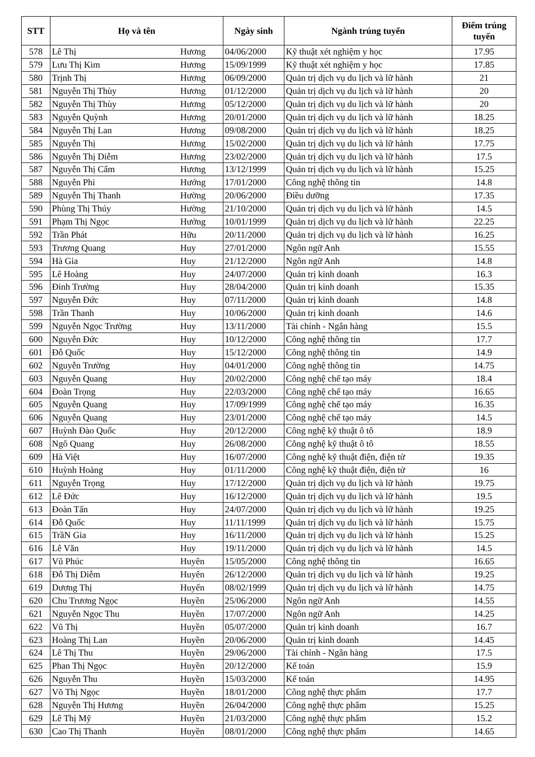| STT | Họ và tên | | Ngày sinh | Ngành trúng tuyển | Điểm trúng tuyển |
| --- | --- | --- | --- | --- | --- |
| 578 | Lê Thị | Hương | 04/06/2000 | Kỹ thuật xét nghiệm y học | 17.95 |
| 579 | Lưu Thị Kim | Hương | 15/09/1999 | Kỹ thuật xét nghiệm y học | 17.85 |
| 580 | Trịnh Thị | Hương | 06/09/2000 | Quản trị dịch vụ du lịch và lữ hành | 21 |
| 581 | Nguyễn Thị Thùy | Hương | 01/12/2000 | Quản trị dịch vụ du lịch và lữ hành | 20 |
| 582 | Nguyễn Thị Thùy | Hương | 05/12/2000 | Quản trị dịch vụ du lịch và lữ hành | 20 |
| 583 | Nguyễn Quỳnh | Hương | 20/01/2000 | Quản trị dịch vụ du lịch và lữ hành | 18.25 |
| 584 | Nguyễn Thị Lan | Hương | 09/08/2000 | Quản trị dịch vụ du lịch và lữ hành | 18.25 |
| 585 | Nguyễn Thị | Hương | 15/02/2000 | Quản trị dịch vụ du lịch và lữ hành | 17.75 |
| 586 | Nguyễn Thị Diễm | Hương | 23/02/2000 | Quản trị dịch vụ du lịch và lữ hành | 17.5 |
| 587 | Nguyễn Thị Cẩm | Hương | 13/12/1999 | Quản trị dịch vụ du lịch và lữ hành | 15.25 |
| 588 | Nguyễn Phi | Hướng | 17/01/2000 | Công nghệ thông tin | 14.8 |
| 589 | Nguyễn Thị Thanh | Hường | 20/06/2000 | Điều dưỡng | 17.35 |
| 590 | Phùng Thị Thúy | Hường | 21/10/2000 | Quản trị dịch vụ du lịch và lữ hành | 14.5 |
| 591 | Phạm Thị Ngọc | Hưởng | 10/01/1999 | Quản trị dịch vụ du lịch và lữ hành | 22.25 |
| 592 | Trần Phát | Hữu | 20/11/2000 | Quản trị dịch vụ du lịch và lữ hành | 16.25 |
| 593 | Trương Quang | Huy | 27/01/2000 | Ngôn ngữ Anh | 15.55 |
| 594 | Hà Gia | Huy | 21/12/2000 | Ngôn ngữ Anh | 14.8 |
| 595 | Lê Hoàng | Huy | 24/07/2000 | Quản trị kinh doanh | 16.3 |
| 596 | Đinh Trường | Huy | 28/04/2000 | Quản trị kinh doanh | 15.35 |
| 597 | Nguyễn Đức | Huy | 07/11/2000 | Quản trị kinh doanh | 14.8 |
| 598 | Trần Thanh | Huy | 10/06/2000 | Quản trị kinh doanh | 14.6 |
| 599 | Nguyễn Ngọc Trường | Huy | 13/11/2000 | Tài chính - Ngân hàng | 15.5 |
| 600 | Nguyễn Đức | Huy | 10/12/2000 | Công nghệ thông tin | 17.7 |
| 601 | Đỗ Quốc | Huy | 15/12/2000 | Công nghệ thông tin | 14.9 |
| 602 | Nguyễn Trường | Huy | 04/01/2000 | Công nghệ thông tin | 14.75 |
| 603 | Nguyễn Quang | Huy | 20/02/2000 | Công nghệ chế tạo máy | 18.4 |
| 604 | Đoàn Trọng | Huy | 22/03/2000 | Công nghệ chế tạo máy | 16.65 |
| 605 | Nguyễn Quang | Huy | 17/09/1999 | Công nghệ chế tạo máy | 16.35 |
| 606 | Nguyễn Quang | Huy | 23/01/2000 | Công nghệ chế tạo máy | 14.5 |
| 607 | Huỳnh Đào Quốc | Huy | 20/12/2000 | Công nghệ kỹ thuật ô tô | 18.9 |
| 608 | Ngô Quang | Huy | 26/08/2000 | Công nghệ kỹ thuật ô tô | 18.55 |
| 609 | Hà Việt | Huy | 16/07/2000 | Công nghệ kỹ thuật điện, điện tử | 19.35 |
| 610 | Huỳnh Hoàng | Huy | 01/11/2000 | Công nghệ kỹ thuật điện, điện tử | 16 |
| 611 | Nguyễn Trọng | Huy | 17/12/2000 | Quản trị dịch vụ du lịch và lữ hành | 19.75 |
| 612 | Lê Đức | Huy | 16/12/2000 | Quản trị dịch vụ du lịch và lữ hành | 19.5 |
| 613 | Đoàn Tấn | Huy | 24/07/2000 | Quản trị dịch vụ du lịch và lữ hành | 19.25 |
| 614 | Đỗ Quốc | Huy | 11/11/1999 | Quản trị dịch vụ du lịch và lữ hành | 15.75 |
| 615 | TrầN Gia | Huy | 16/11/2000 | Quản trị dịch vụ du lịch và lữ hành | 15.25 |
| 616 | Lê Văn | Huy | 19/11/2000 | Quản trị dịch vụ du lịch và lữ hành | 14.5 |
| 617 | Vũ Phúc | Huyên | 15/05/2000 | Công nghệ thông tin | 16.65 |
| 618 | Đỗ Thị Diễm | Huyên | 26/12/2000 | Quản trị dịch vụ du lịch và lữ hành | 19.25 |
| 619 | Dương Thị | Huyến | 08/02/1999 | Quản trị dịch vụ du lịch và lữ hành | 14.75 |
| 620 | Chu Trương Ngọc | Huyền | 25/06/2000 | Ngôn ngữ Anh | 14.55 |
| 621 | Nguyễn Ngọc Thu | Huyền | 17/07/2000 | Ngôn ngữ Anh | 14.25 |
| 622 | Vũ Thị | Huyền | 05/07/2000 | Quản trị kinh doanh | 16.7 |
| 623 | Hoàng Thị Lan | Huyền | 20/06/2000 | Quản trị kinh doanh | 14.45 |
| 624 | Lê Thị Thu | Huyền | 29/06/2000 | Tài chính - Ngân hàng | 17.5 |
| 625 | Phan Thị Ngọc | Huyền | 20/12/2000 | Kế toán | 15.9 |
| 626 | Nguyễn Thu | Huyền | 15/03/2000 | Kế toán | 14.95 |
| 627 | Võ Thị Ngọc | Huyền | 18/01/2000 | Công nghệ thực phẩm | 17.7 |
| 628 | Nguyễn Thị Hương | Huyền | 26/04/2000 | Công nghệ thực phẩm | 15.25 |
| 629 | Lê Thị Mỹ | Huyền | 21/03/2000 | Công nghệ thực phẩm | 15.2 |
| 630 | Cao Thị Thanh | Huyền | 08/01/2000 | Công nghệ thực phẩm | 14.65 |